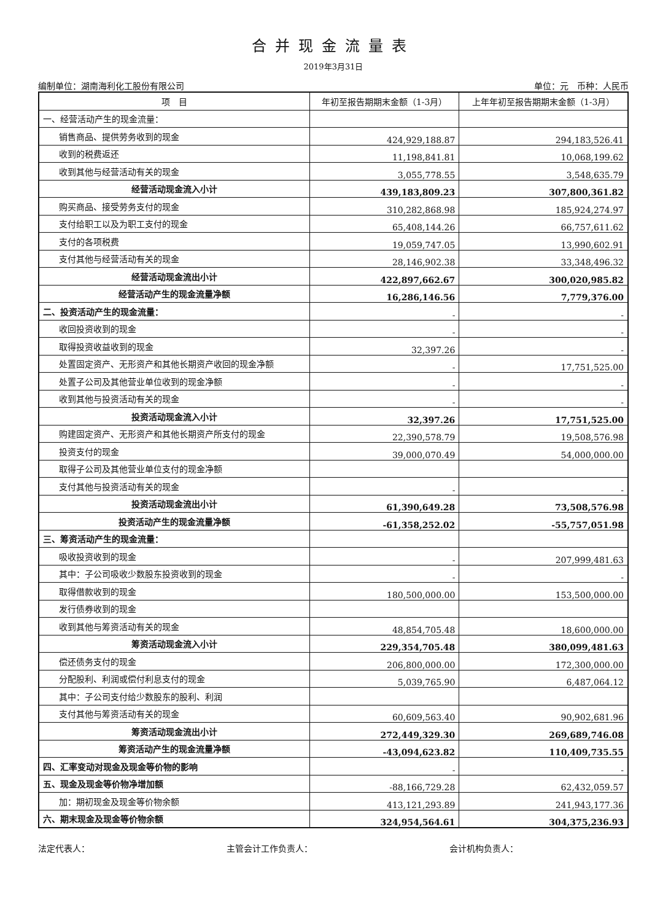合并现金流量表
2019年3月31日
编制单位：湖南海利化工股份有限公司 单位：元　币种：人民币
| 项 目 | 年初至报告期期末金额（1-3月） | 上年年初至报告期期末金额（1-3月） |
| --- | --- | --- |
| 一、经营活动产生的现金流量： | | |
| 销售商品、提供劳务收到的现金 | 424,929,188.87 | 294,183,526.41 |
| 收到的税费返还 | 11,198,841.81 | 10,068,199.62 |
| 收到其他与经营活动有关的现金 | 3,055,778.55 | 3,548,635.79 |
| 经营活动现金流入小计 | 439,183,809.23 | 307,800,361.82 |
| 购买商品、接受劳务支付的现金 | 310,282,868.98 | 185,924,274.97 |
| 支付给职工以及为职工支付的现金 | 65,408,144.26 | 66,757,611.62 |
| 支付的各项税费 | 19,059,747.05 | 13,990,602.91 |
| 支付其他与经营活动有关的现金 | 28,146,902.38 | 33,348,496.32 |
| 经营活动现金流出小计 | 422,897,662.67 | 300,020,985.82 |
| 经营活动产生的现金流量净额 | 16,286,146.56 | 7,779,376.00 |
| 二、投资活动产生的现金流量： | - | - |
| 收回投资收到的现金 | - | - |
| 取得投资收益收到的现金 | 32,397.26 | - |
| 处置固定资产、无形资产和其他长期资产收回的现金净额 | - | 17,751,525.00 |
| 处置子公司及其他营业单位收到的现金净额 | - | - |
| 收到其他与投资活动有关的现金 | - | - |
| 投资活动现金流入小计 | 32,397.26 | 17,751,525.00 |
| 购建固定资产、无形资产和其他长期资产所支付的现金 | 22,390,578.79 | 19,508,576.98 |
| 投资支付的现金 | 39,000,070.49 | 54,000,000.00 |
| 取得子公司及其他营业单位支付的现金净额 | | |
| 支付其他与投资活动有关的现金 | - | - |
| 投资活动现金流出小计 | 61,390,649.28 | 73,508,576.98 |
| 投资活动产生的现金流量净额 | -61,358,252.02 | -55,757,051.98 |
| 三、筹资活动产生的现金流量： | | |
| 吸收投资收到的现金 | - | 207,999,481.63 |
| 其中：子公司吸收少数股东投资收到的现金 | - | - |
| 取得借款收到的现金 | 180,500,000.00 | 153,500,000.00 |
| 发行债券收到的现金 | | |
| 收到其他与筹资活动有关的现金 | 48,854,705.48 | 18,600,000.00 |
| 筹资活动现金流入小计 | 229,354,705.48 | 380,099,481.63 |
| 偿还债务支付的现金 | 206,800,000.00 | 172,300,000.00 |
| 分配股利、利润或偿付利息支付的现金 | 5,039,765.90 | 6,487,064.12 |
| 其中：子公司支付给少数股东的股利、利润 | | |
| 支付其他与筹资活动有关的现金 | 60,609,563.40 | 90,902,681.96 |
| 筹资活动现金流出小计 | 272,449,329.30 | 269,689,746.08 |
| 筹资活动产生的现金流量净额 | -43,094,623.82 | 110,409,735.55 |
| 四、汇率变动对现金及现金等价物的影响 | - | - |
| 五、现金及现金等价物净增加额 | -88,166,729.28 | 62,432,059.57 |
| 加：期初现金及现金等价物余额 | 413,121,293.89 | 241,943,177.36 |
| 六、期末现金及现金等价物余额 | 324,954,564.61 | 304,375,236.93 |
法定代表人： 主管会计工作负责人： 会计机构负责人：